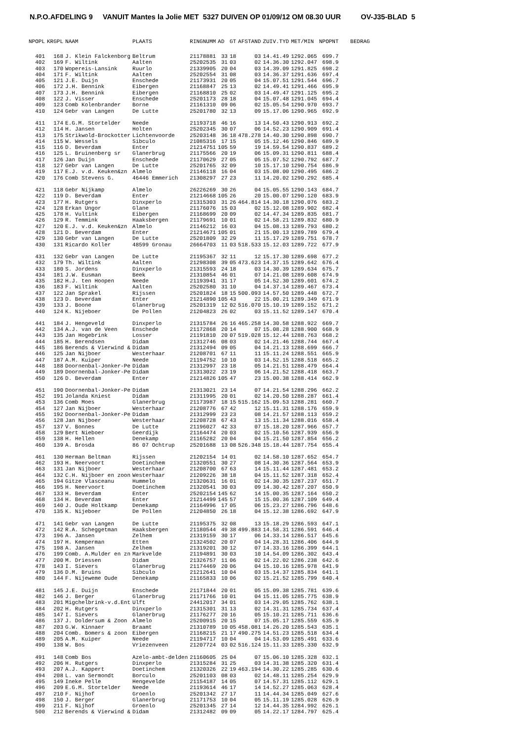N.P.O.AFDELING 9 VANUIT Mantes la Jolie MET 5327 DUIVEN OP 01/09/12 OM 08.30 UUR OV-J35-BLAD 5
| NPOPL | KRGPL | NAAM | PLAATS | RINGNUMM | AD | GT | AFSTAND | ZUIV.TYD | MET/MIN | NPOPNT | BEDRAG |
| --- | --- | --- | --- | --- | --- | --- | --- | --- | --- | --- | --- |
| 401 | 168 | J. Klein Falckenborg | Beltrum | 21178881 | 33 | 18 | 03 | 14.41.49 | 1292.065 | 699.7 | |
| 402 | 169 | F. Wiltink | Aalten | 25202535 | 31 | 03 | 02 | 14.36.30 | 1292.047 | 698.9 | |
| 403 | 170 | Wopereis-Lansink | Ruurlo | 21339905 | 20 | 04 | 03 | 14.39.09 | 1291.825 | 698.2 | |
| 404 | 171 | F. Wiltink | Aalten | 25202554 | 31 | 08 | 03 | 14.36.37 | 1291.636 | 697.4 | |
| 405 | 121 | J.E. Duijn | Enschede | 21173931 | 20 | 05 | 04 | 15.07.51 | 1291.544 | 696.7 | |
| 406 | 172 | J.H. Bennink | Eibergen | 21168847 | 25 | 13 | 02 | 14.49.41 | 1291.466 | 695.9 | |
| 407 | 173 | J.H. Bennink | Eibergen | 21168810 | 25 | 02 | 03 | 14.49.47 | 1291.125 | 695.2 | |
| 408 | 122 | J. Visser | Enschede | 25201173 | 28 | 18 | 04 | 15.07.48 | 1291.045 | 694.4 | |
| 409 | 123 | Comb Kolenbrander | Borne | 21161310 | 09 | 06 | 02 | 15.05.54 | 1290.970 | 693.7 | |
| 410 | 124 | Gebr van Langen | De Lutte | 25201780 | 32 | 13 | 09 | 15.17.06 | 1290.965 | 692.9 | |
| 411 | 174 | E.G.M. Stortelder | Neede | 21193718 | 46 | 16 | 13 | 14.50.43 | 1290.913 | 692.2 | |
| 412 | 114 | H. Jansen | Holten | 25202345 | 30 | 07 | 06 | 14.52.23 | 1290.909 | 691.4 | |
| 413 | 175 | Strikwold-Brockotter | Lichtenvoorde | 25203148 | 36 | 18 | 478.278 | 14.40.30 | 1290.898 | 690.7 | |
| 414 | 115 | W. Wessels | Sibculo | 21085316 | 17 | 15 | 05 | 15.12.46 | 1290.846 | 689.9 | |
| 415 | 116 | D. Beverdam | Enter | 21214751 | 105 | 59 | 19 | 14.59.54 | 1290.837 | 689.2 | |
| 416 | 125 | L. Bruinenberg sr | Glanerbrug | 21175566 | 20 | 19 | 06 | 15.09.31 | 1290.811 | 688.4 | |
| 417 | 126 | Jan Duijn | Enschede | 21170629 | 27 | 05 | 05 | 15.07.52 | 1290.792 | 687.7 | |
| 418 | 127 | Gebr van Langen | De Lutte | 25201765 | 32 | 09 | 10 | 15.17.10 | 1290.754 | 686.9 | |
| 419 | 117 | E.J. v.d. Keuken&zn | Almelo | 21146118 | 16 | 04 | 03 | 15.08.00 | 1290.495 | 686.2 | |
| 420 | 176 | Comb Stevens G. | 46446 Emmerich | 21308297 | 27 | 23 | 11 | 14.20.02 | 1290.292 | 685.4 | |
| 421 | 118 | Gebr Nijkamp | Almelo | 26226269 | 30 | 26 | 04 | 15.05.55 | 1290.143 | 684.7 | |
| 422 | 119 | D. Beverdam | Enter | 21214668 | 105 | 26 | 20 | 15.00.07 | 1290.120 | 683.9 | |
| 423 | 177 | H. Rutgers | Dinxperlo | 21315303 | 31 | 26 | 464.814 | 14.30.18 | 1290.076 | 683.2 | |
| 424 | 128 | Erkan Ungor | Glane | 21176076 | 15 | 03 | 02 | 15.12.08 | 1289.902 | 682.4 | |
| 425 | 178 | H. Vultink | Eibergen | 21168699 | 20 | 09 | 02 | 14.47.34 | 1289.835 | 681.7 | |
| 426 | 129 | R. Temmink | Haaksbergen | 21179691 | 10 | 01 | 02 | 14.58.21 | 1289.832 | 680.9 | |
| 427 | 120 | E.J. v.d. Keuken&zn | Almelo | 21146212 | 16 | 03 | 04 | 15.08.13 | 1289.793 | 680.2 | |
| 428 | 121 | D. Beverdam | Enter | 21214671 | 105 | 01 | 21 | 15.00.13 | 1289.789 | 679.4 | |
| 429 | 130 | Gebr van Langen | De Lutte | 25201809 | 32 | 29 | 11 | 15.17.29 | 1289.751 | 678.7 | |
| 430 | 131 | Ricardo Koller | 48599 Gronau | 26664703 | 11 | 03 | 518.533 | 15.12.03 | 1289.722 | 677.9 | |
| 431 | 132 | Gebr van Langen | De Lutte | 21195367 | 32 | 11 | 12 | 15.17.30 | 1289.698 | 677.2 | |
| 432 | 179 | Th. Wiltink | Aalten | 21298308 | 39 | 05 | 473.623 | 14.37.15 | 1289.642 | 676.4 | |
| 433 | 180 | S. Jordens | Dinxperlo | 21315593 | 24 | 18 | 03 | 14.30.39 | 1289.634 | 675.7 | |
| 434 | 181 | J.W. Eusman | Beek | 21310854 | 46 | 01 | 07 | 14.21.08 | 1289.608 | 674.9 | |
| 435 | 182 | H.J. ten Hoopen | Neede | 21193941 | 31 | 17 | 05 | 14.52.30 | 1289.601 | 674.2 | |
| 436 | 183 | F. Wiltink | Aalten | 25202580 | 31 | 10 | 04 | 14.37.14 | 1289.467 | 673.4 | |
| 437 | 122 | Jan Sprakel | Rijssen | 25201824 | 18 | 15 | 500.093 | 14.57.50 | 1289.448 | 672.7 | |
| 438 | 123 | D. Beverdam | Enter | 21214890 | 105 | 43 | 22 | 15.00.21 | 1289.349 | 671.9 | |
| 439 | 133 | J. Boone | Glanerbrug | 25201319 | 12 | 02 | 516.070 | 15.10.19 | 1289.152 | 671.2 | |
| 440 | 124 | K. Nijeboer | De Pollen | 21204823 | 26 | 02 | 03 | 15.11.52 | 1289.147 | 670.4 | |
| 441 | 184 | J. Hengeveld | Dinxperlo | 21315784 | 26 | 16 | 465.258 | 14.30.58 | 1288.922 | 669.7 | |
| 442 | 134 | A.J. van de Veen | Enschede | 21172868 | 20 | 14 | 07 | 15.08.28 | 1288.900 | 668.9 | |
| 443 | 135 | Jan Hogebrink | Losser | 21191810 | 20 | 07 | 519.028 | 15.12.44 | 1288.763 | 668.2 | |
| 444 | 185 | H. Berendsen | Didam | 21312746 | 08 | 03 | 02 | 14.21.46 | 1288.744 | 667.4 | |
| 445 | 186 | Berends & Vierwind & | Didam | 21312494 | 09 | 05 | 04 | 14.21.13 | 1288.699 | 666.7 | |
| 446 | 125 | Jan Nijboer | Westerhaar | 21208701 | 67 | 11 | 11 | 15.11.24 | 1288.551 | 665.9 | |
| 447 | 187 | A.M. Kuiper | Neede | 21194752 | 10 | 10 | 03 | 14.52.15 | 1288.518 | 665.2 | |
| 448 | 188 | Doornenbal-Jonker-Pe | Didam | 21312997 | 23 | 18 | 05 | 14.21.51 | 1288.479 | 664.4 | |
| 449 | 189 | Doornenbal-Jonker-Pe | Didam | 21313022 | 23 | 19 | 06 | 14.21.52 | 1288.418 | 663.7 | |
| 450 | 126 | D. Beverdam | Enter | 21214826 | 105 | 47 | 23 | 15.00.38 | 1288.414 | 662.9 | |
| 451 | 190 | Doornenbal-Jonker-Pe | Didam | 21313021 | 23 | 14 | 07 | 14.21.54 | 1288.296 | 662.2 | |
| 452 | 191 | Jolanda Kniest | Didam | 21311995 | 20 | 01 | 02 | 14.20.50 | 1288.287 | 661.4 | |
| 453 | 136 | Comb Moes | Glanerbrug | 21173987 | 18 | 15 | 515.162 | 15.09.53 | 1288.281 | 660.7 | |
| 454 | 127 | Jan Nijboer | Westerhaar | 21208776 | 67 | 42 | 12 | 15.11.31 | 1288.176 | 659.9 | |
| 455 | 192 | Doornenbal-Jonker-Pe | Didam | 21312999 | 23 | 23 | 08 | 14.21.57 | 1288.113 | 659.2 | |
| 456 | 128 | Jan Nijboer | Westerhaar | 21208728 | 67 | 43 | 13 | 15.11.34 | 1288.016 | 658.4 | |
| 457 | 137 | V. Bonnes | De Lutte | 21196027 | 42 | 33 | 07 | 15.18.20 | 1287.966 | 657.7 | |
| 458 | 129 | Bert Nieboer | Geerdijk | 21164474 | 20 | 03 | 02 | 15.10.56 | 1287.939 | 656.9 | |
| 459 | 138 | H. Hellen | Denekamp | 21165282 | 20 | 04 | 04 | 15.21.50 | 1287.854 | 656.2 | |
| 460 | 139 | A. Brosda | 86 07 Ochtrup | 25201688 | 13 | 08 | 526.348 | 15.18.44 | 1287.754 | 655.4 | |
| 461 | 130 | Herman Beltman | Rijssen | 21202154 | 14 | 01 | 02 | 14.58.10 | 1287.652 | 654.7 | |
| 462 | 193 | H. Neervoort | Doetinchem | 21320551 | 30 | 27 | 08 | 14.30.36 | 1287.564 | 653.9 | |
| 463 | 131 | Jan Nijboer | Westerhaar | 21208700 | 67 | 63 | 14 | 15.11.44 | 1287.481 | 653.2 | |
| 464 | 132 | C.H. Nijboer en zoon | Westerhaar | 21209226 | 38 | 18 | 04 | 15.11.52 | 1287.318 | 652.4 | |
| 465 | 194 | Gitze Vlasceanu | Hummelo | 21320631 | 16 | 01 | 02 | 14.30.35 | 1287.237 | 651.7 | |
| 466 | 195 | H. Neervoort | Doetinchem | 21320541 | 30 | 03 | 09 | 14.30.42 | 1287.207 | 650.9 | |
| 467 | 133 | H. Beverdam | Enter | 25202154 | 145 | 62 | 14 | 15.00.35 | 1287.164 | 650.2 | |
| 468 | 134 | H. Beverdam | Enter | 21214499 | 145 | 57 | 15 | 15.00.36 | 1287.109 | 649.4 | |
| 469 | 140 | J. Oude Holtkamp | Denekamp | 21164996 | 17 | 05 | 06 | 15.23.27 | 1286.796 | 648.6 | |
| 470 | 135 | K. Nijeboer | De Pollen | 21204850 | 26 | 18 | 04 | 15.12.38 | 1286.692 | 647.9 | |
| 471 | 141 | Gebr van Langen | De Lutte | 21195375 | 32 | 08 | 13 | 15.18.29 | 1286.593 | 647.1 | |
| 472 | 142 | R.A. Scheggetman | Haaksbergen | 21180544 | 49 | 38 | 499.883 | 14.58.31 | 1286.591 | 646.4 | |
| 473 | 196 | A. Jansen | Zelhem | 21319159 | 30 | 17 | 06 | 14.33.14 | 1286.517 | 645.6 | |
| 474 | 197 | H. Kemperman | Etten | 21324502 | 20 | 07 | 04 | 14.28.31 | 1286.406 | 644.9 | |
| 475 | 198 | A. Jansen | Zelhem | 21319201 | 30 | 12 | 07 | 14.33.16 | 1286.399 | 644.1 | |
| 476 | 199 | Comb. A.Mulder en zn | Markvelde | 21194891 | 30 | 03 | 10 | 14.54.09 | 1286.302 | 643.4 | |
| 477 | 200 | M. Driessen | Didam | 21326757 | 11 | 06 | 02 | 14.22.02 | 1286.238 | 642.6 | |
| 478 | 143 | I. Sievers | Glanerbrug | 21174469 | 20 | 06 | 04 | 15.10.16 | 1285.978 | 641.9 | |
| 479 | 136 | D.M. Bruins | Sibculo | 21212641 | 10 | 04 | 03 | 15.14.37 | 1285.834 | 641.1 | |
| 480 | 144 | F. Nijeweme Oude | Denekamp | 21165833 | 10 | 06 | 02 | 15.21.52 | 1285.799 | 640.4 | |
| 481 | 145 | J.E. Duijn | Enschede | 21171844 | 20 | 01 | 05 | 15.09.38 | 1285.781 | 639.6 | |
| 482 | 146 | J. Berger | Glanerbrug | 21171766 | 10 | 01 | 04 | 15.11.05 | 1285.775 | 638.9 | |
| 483 | 201 | Migchelbrink-v.d.Ent | Ulft | 24412017 | 34 | 01 | 03 | 14.29.05 | 1285.762 | 638.1 | |
| 484 | 202 | H. Rutgers | Dinxperlo | 21315301 | 31 | 13 | 02 | 14.31.31 | 1285.734 | 637.4 | |
| 485 | 147 | I. Sievers | Glanerbrug | 21176277 | 20 | 16 | 05 | 15.10.21 | 1285.711 | 636.6 | |
| 486 | 137 | J. Doldersum & Zoon | Almelo | 25200915 | 20 | 15 | 07 | 15.05.17 | 1285.559 | 635.9 | |
| 487 | 203 | G.W. Kinnaer | Braamt | 21310789 | 10 | 05 | 458.081 | 14.26.20 | 1285.543 | 635.1 | |
| 488 | 204 | Comb. Bomers & zoon | Eibergen | 21168215 | 21 | 17 | 490.275 | 14.51.23 | 1285.518 | 634.4 | |
| 489 | 205 | A.M. Kuiper | Neede | 21194717 | 10 | 04 | 04 | 14.53.09 | 1285.491 | 633.6 | |
| 490 | 138 | W. Bos | Vriezenveen | 21207724 | 03 | 02 | 516.124 | 15.11.33 | 1285.330 | 632.9 | |
| 491 | 148 | Comb Bos | Azelo-ambt-delden | 21160605 | 25 | 04 | 07 | 15.06.10 | 1285.328 | 632.1 | |
| 492 | 206 | H. Rutgers | Dinxperlo | 21315284 | 31 | 25 | 03 | 14.31.38 | 1285.320 | 631.4 | |
| 493 | 207 | A.J. Kappert | Doetinchem | 21320326 | 22 | 19 | 463.194 | 14.30.22 | 1285.285 | 630.6 | |
| 494 | 208 | L. van Sermondt | Borculo | 25201103 | 08 | 03 | 02 | 14.48.11 | 1285.254 | 629.9 | |
| 495 | 149 | Ineke Pelle | Hengevelde | 21154187 | 14 | 05 | 07 | 14.57.31 | 1285.112 | 629.1 | |
| 496 | 209 | E.G.M. Stortelder | Neede | 21193614 | 46 | 17 | 14 | 14.52.27 | 1285.063 | 628.4 | |
| 497 | 210 | F. Nijhof | Groenlo | 25201342 | 27 | 17 | 11 | 14.44.34 | 1285.049 | 627.6 | |
| 498 | 150 | J. Berger | Glanerbrug | 21171753 | 10 | 04 | 05 | 15.11.19 | 1285.028 | 626.9 | |
| 499 | 211 | F. Nijhof | Groenlo | 25201345 | 27 | 14 | 12 | 14.44.35 | 1284.992 | 626.1 | |
| 500 | 212 | Berends & Vierwind & | Didam | 21312482 | 09 | 09 | 05 | 14.22.17 | 1284.797 | 625.4 | |